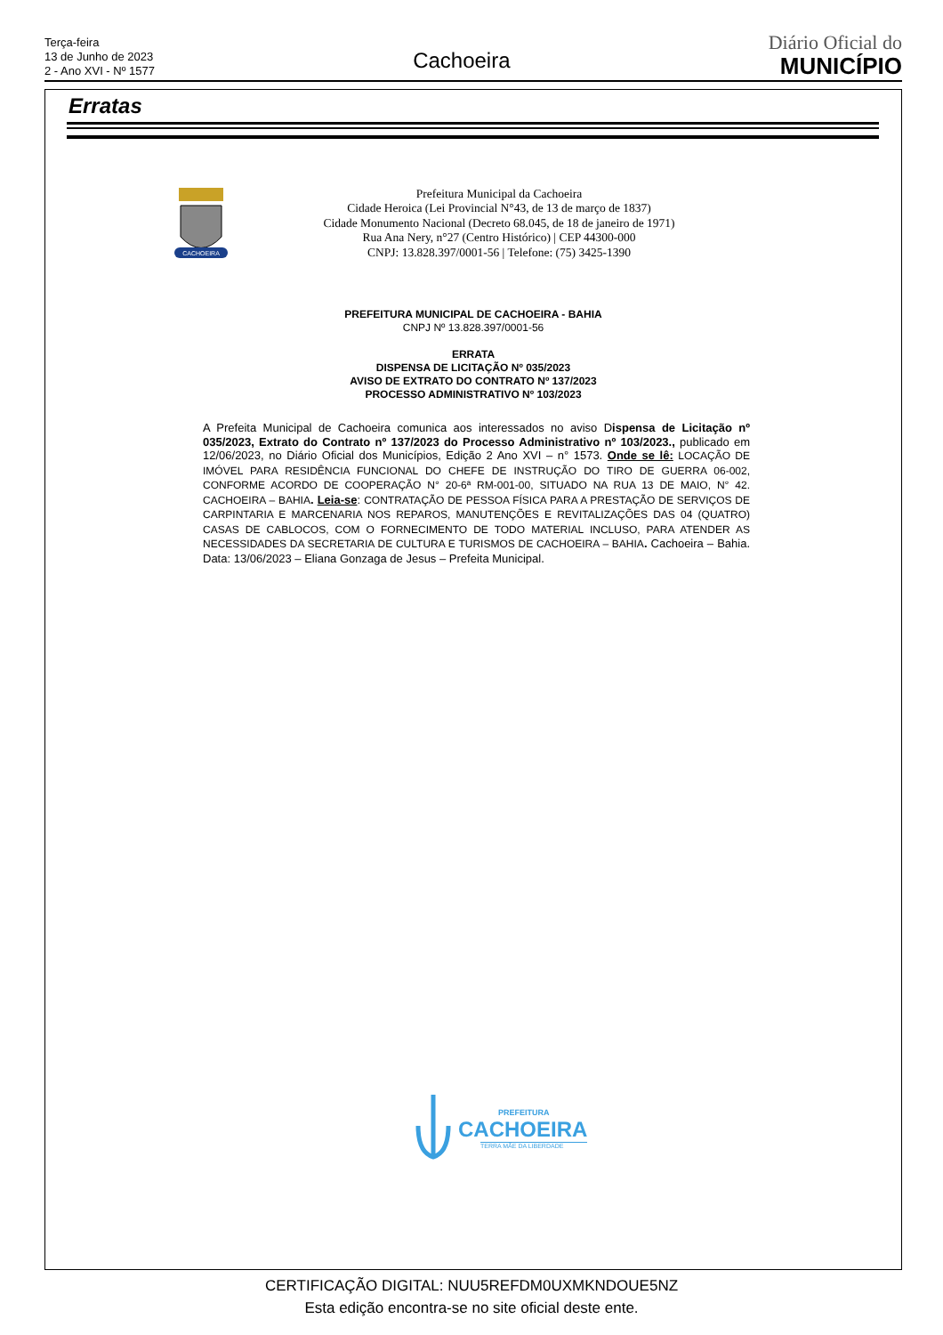Terça-feira
13 de Junho de 2023
2 - Ano XVI - Nº 1577
Cachoeira
Diário Oficial do
MUNICÍPIO
Erratas
CACHOEIRA
Prefeitura Municipal da Cachoeira
Cidade Heroica (Lei Provincial N°43, de 13 de março de 1837)
Cidade Monumento Nacional (Decreto 68.045, de 18 de janeiro de 1971)
Rua Ana Nery, n°27 (Centro Histórico) | CEP 44300-000
CNPJ: 13.828.397/0001-56 | Telefone: (75) 3425-1390
PREFEITURA MUNICIPAL DE CACHOEIRA - BAHIA
CNPJ Nº 13.828.397/0001-56
ERRATA
DISPENSA DE LICITAÇÃO Nº 035/2023
AVISO DE EXTRATO DO CONTRATO Nº 137/2023
PROCESSO ADMINISTRATIVO Nº 103/2023
A Prefeita Municipal de Cachoeira comunica aos interessados no aviso Dispensa de Licitação nº 035/2023, Extrato do Contrato nº 137/2023 do Processo Administrativo nº 103/2023., publicado em 12/06/2023, no Diário Oficial dos Municípios, Edição 2 Ano XVI – n° 1573. Onde se lê: LOCAÇÃO DE IMÓVEL PARA RESIDÊNCIA FUNCIONAL DO CHEFE DE INSTRUÇÃO DO TIRO DE GUERRA 06-002, CONFORME ACORDO DE COOPERAÇÃO N° 20-6ª RM-001-00, SITUADO NA RUA 13 DE MAIO, N° 42. CACHOEIRA – BAHIA. Leia-se: CONTRATAÇÃO DE PESSOA FÍSICA PARA A PRESTAÇÃO DE SERVIÇOS DE CARPINTARIA E MARCENARIA NOS REPAROS, MANUTENÇÕES E REVITALIZAÇÕES DAS 04 (QUATRO) CASAS DE CABLOCOS, COM O FORNECIMENTO DE TODO MATERIAL INCLUSO, PARA ATENDER AS NECESSIDADES DA SECRETARIA DE CULTURA E TURISMOS DE CACHOEIRA – BAHIA. Cachoeira – Bahia. Data: 13/06/2023 – Eliana Gonzaga de Jesus – Prefeita Municipal.
PREFEITURA
CACHOEIRA
TERRA MÃE DA LIBERDADE
CERTIFICAÇÃO DIGITAL: NUU5REFDM0UXMKNDOUE5NZ
Esta edição encontra-se no site oficial deste ente.